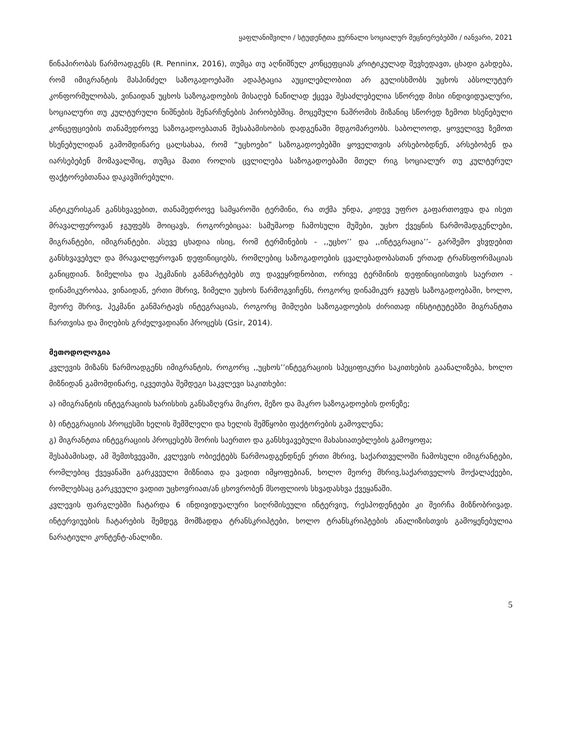ყაფლანიშვილი / სტუდენტთა ჟურნალი სოციალურ მეცნიერებებში / იანვარი, 2021
წინაპირობას წარმოადგენს (R. Penninx, 2016), თუმცა თუ აღნიშნულ კონცეფციას კრიტიკულად შევხედავთ, ცხადი გახდება, რომ იმიგრანტის მასპინძელ საზოგადოებაში ადაპტაცია აუცილებლობით არ გულისხმობს უცხოს აბსოლუტურ კონფორმულობას, ვინაიდან უცხოს საზოგადოების მისაღებ ნაწილად ქცევა შესაძლებელია სწორედ მისი ინდივიდუალური, სოციალური თუ კულტურული ნიშნების შენარჩუნების პირობებშიც. მოცემული ნაშრომის მიზანიც სწორედ ზემოთ ხსენებული კონცეფციების თანამედროვე საზოგადოებათან შესაბამისობის დადგენაში მდგომარეობს. საბოლოოდ, ყოველივე ზემოთ ხსენებულიდან გამომდინარე ცალსახაა, რომ “უცხოები” საზოგადოებებში ყოველთვის არსებობდნენ, არსებობენ და იარსებებენ მომავალშიც, თუმცა მათი როლის ცვლილება საზოგადოებაში მთელ რიგ სოციალურ თუ კულტურულ ფაქტორებთანაა დაკავშირებული.
ანტიკურისგან განსხვავებით, თანამედროვე სამყაროში ტერმინი, რა თქმა უნდა, კიდევ უფრო გაფართოვდა და ისეთ მრავალფეროვან ჯგუფებს მოიცავს, როგორებიცაა: სამუშაოდ ჩამოსული მუშები, უცხო ქვეყნის წარმომადგენლები, მიგრანტები, იმიგრანტები. ასევე ცხადია ისიც, რომ ტერმინების - ,,უცხო’’ და ,,ინტეგრაცია’’- გარშემო ვხვდებით განსხვავებულ და მრავალფეროვან დეფინიციებს, რომლებიც საზოგადოების ცვალებადობასთან ერთად ტრანსფორმაციას განიცდიან. ზიმელისა და ჰეკმანის განმარტებებს თუ დავეყრდნობით, ორივე ტერმინის დეფინიციისთვის საერთო - დინამიკურობაა, ვინაიდან, ერთი მხრივ, ზიმელი უცხოს წარმოგვიჩენს, როგორც დინამიკურ ჯგუფს საზოგადოებაში, ხოლო, მეორე მხრივ, ჰეკმანი განმარტავს ინტეგრაციას, როგორც მიმღები საზოგადოების ძირითად ინსტიტუტებში მიგრანტთა ჩართვისა და მიღების გრძელვადიანი პროცესს (Gsir, 2014).
მეთოდოლოგია
კვლევის მიზანს წარმოადგენს იმიგრანტის, როგორც ,,უცხოს’’ინტეგრაციის სპეციფიკური საკითხების გაანალიზება, ხოლო მიზნიდან გამომდინარე, იკვეთება შემდეგი საკვლევი საკითხები:
ა) იმიგრანტის ინტეგრაციის ხარისხის განსაზღვრა მიკრო, მეზო და მაკრო საზოგადოების დონეზე;
ბ) ინტეგრაციის პროცესში ხელის შემშლელი და ხელის შემწყობი ფაქტორების გამოვლენა;
გ) მიგრანტთა ინტეგრაციის პროცესებს შორის საერთო და განსხვავებული მახასიათებლების გამოყოფა;
შესაბამისად, ამ შემთხვევაში, კვლევის ობიექტებს წარმოადგენდნენ ერთი მხრივ, საქართველოში ჩამოსული იმიგრანტები, რომლებიც ქვეყანაში გარკვეული მიზნითა და ვადით იმყოფებიან, ხოლო მეორე მხრივ,საქართველოს მოქალაქეები, რომლებსაც გარკვეული ვადით უცხოვრიათ/ან ცხოვრობენ მსოფლიოს სხვადასხვა ქვეყანაში.
კვლევის ფარგლებში ჩატარდა 6 ინდივიდუალური სიღრმისეული ინტერვიუ, რესპოდენტები კი შეირჩა მიზნობრივად. ინტერვიუების ჩატარების შემდეგ მომზადდა ტრანსკრიპტები, ხოლო ტრანსკრიპტების ანალიზისთვის გამოყენებულია ნარატიული კონტენტ-ანალიზი.
5